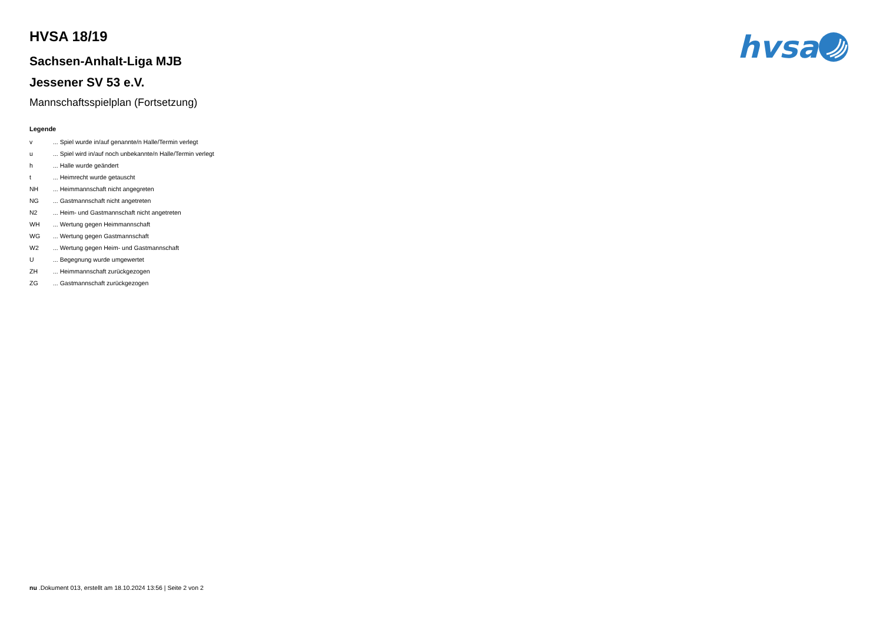hvsa
HVSA 18/19
Sachsen-Anhalt-Liga MJB
Jessener SV 53 e.V.
Mannschaftsspielplan (Fortsetzung)
Legende
| v | ... Spiel wurde in/auf genannte/n Halle/Termin verlegt |
| u | ... Spiel wird in/auf noch unbekannte/n Halle/Termin verlegt |
| h | ... Halle wurde geändert |
| t | ... Heimrecht wurde getauscht |
| NH | ... Heimmannschaft nicht angegreten |
| NG | ... Gastmannschaft nicht angetreten |
| N2 | ... Heim- und Gastmannschaft nicht angetreten |
| WH | ... Wertung gegen Heimmannschaft |
| WG | ... Wertung gegen Gastmannschaft |
| W2 | ... Wertung gegen Heim- und Gastmannschaft |
| U | ... Begegnung wurde umgewertet |
| ZH | ... Heimmannschaft zurückgezogen |
| ZG | ... Gastmannschaft zurückgezogen |
nu .Dokument 013, erstellt am 18.10.2024 13:56 | Seite 2 von 2